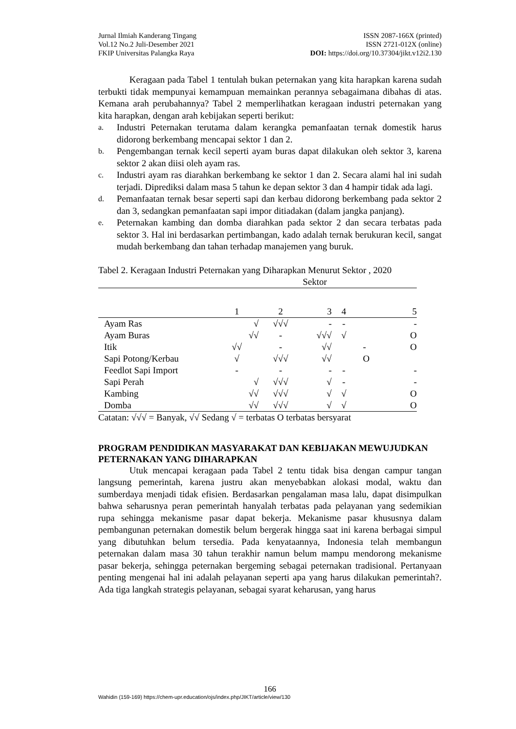Jurnal Ilmiah Kanderang Tingang
Vol.12 No.2 Juli-Desember 2021
FKIP Universitas Palangka Raya
ISSN 2087-166X (printed)
ISSN 2721-012X (online)
DOI: https://doi.org/10.37304/jikt.v12i2.130
Keragaan pada Tabel 1 tentulah bukan peternakan yang kita harapkan karena sudah terbukti tidak mempunyai kemampuan memainkan perannya sebagaimana dibahas di atas. Kemana arah perubahannya? Tabel 2 memperlihatkan keragaan industri peternakan yang kita harapkan, dengan arah kebijakan seperti berikut:
a. Industri Peternakan terutama dalam kerangka pemanfaatan ternak domestik harus didorong berkembang mencapai sektor 1 dan 2.
b. Pengembangan ternak kecil seperti ayam buras dapat dilakukan oleh sektor 3, karena sektor 2 akan diisi oleh ayam ras.
c. Industri ayam ras diarahkan berkembang ke sektor 1 dan 2. Secara alami hal ini sudah terjadi. Diprediksi dalam masa 5 tahun ke depan sektor 3 dan 4 hampir tidak ada lagi.
d. Pemanfaatan ternak besar seperti sapi dan kerbau didorong berkembang pada sektor 2 dan 3, sedangkan pemanfaatan sapi impor ditiadakan (dalam jangka panjang).
e. Peternakan kambing dan domba diarahkan pada sektor 2 dan secara terbatas pada sektor 3. Hal ini berdasarkan pertimbangan, kado adalah ternak berukuran kecil, sangat mudah berkembang dan tahan terhadap manajemen yang buruk.
Tabel 2. Keragaan Industri Peternakan yang Diharapkan Menurut Sektor , 2020
| Sektor | | | | | |
| --- | --- | --- | --- | --- | --- |
| | 1 | 2 | 3 | 4 | 5 |
| Ayam Ras | √ | √√√ | - | - | - |
| Ayam Buras | √√ | - | √√√ | √ | O |
| Itik | √√ | - | √√ | | - O |
| Sapi Potong/Kerbau | √ | √√√ | √√ | | O |
| Feedlot Sapi Import | - | - | - | - | - |
| Sapi Perah | √ | √√√ | √ | - | - |
| Kambing | √√ | √√√ | √ | √ | O |
| Domba | √√ | √√√ | √ | √ | O |
Catatan: √√√ = Banyak, √√ Sedang √ = terbatas O terbatas bersyarat
PROGRAM PENDIDIKAN MASYARAKAT DAN KEBIJAKAN MEWUJUDKAN PETERNAKAN YANG DIHARAPKAN
Utuk mencapai keragaan pada Tabel 2 tentu tidak bisa dengan campur tangan langsung pemerintah, karena justru akan menyebabkan alokasi modal, waktu dan sumberdaya menjadi tidak efisien. Berdasarkan pengalaman masa lalu, dapat disimpulkan bahwa seharusnya peran pemerintah hanyalah terbatas pada pelayanan yang sedemikian rupa sehingga mekanisme pasar dapat bekerja. Mekanisme pasar khususnya dalam pembangunan peternakan domestik belum bergerak hingga saat ini karena berbagai simpul yang dibutuhkan belum tersedia. Pada kenyataannya, Indonesia telah membangun peternakan dalam masa 30 tahun terakhir namun belum mampu mendorong mekanisme pasar bekerja, sehingga peternakan bergeming sebagai peternakan tradisional. Pertanyaan penting mengenai hal ini adalah pelayanan seperti apa yang harus dilakukan pemerintah?. Ada tiga langkah strategis pelayanan, sebagai syarat keharusan, yang harus
166
Wahidin (159-169) https://chem-upr.education/ojs/index.php/JIKT/article/view/130